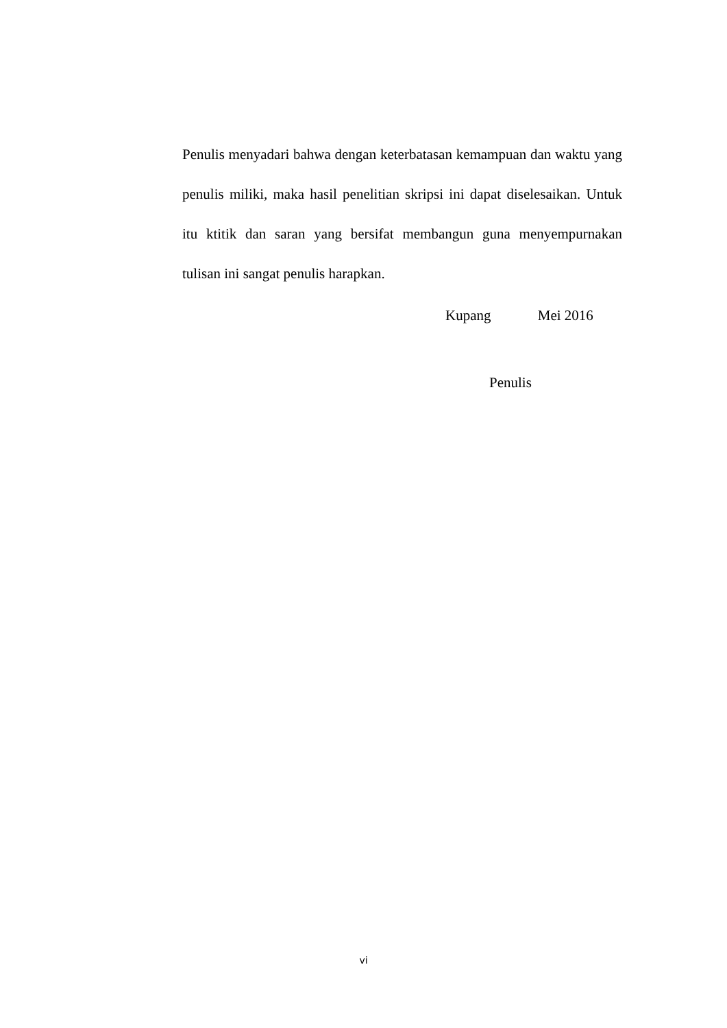Penulis menyadari bahwa dengan keterbatasan kemampuan dan waktu yang penulis miliki, maka hasil penelitian skripsi ini dapat diselesaikan. Untuk itu ktitik dan saran yang bersifat membangun guna menyempurnakan tulisan ini sangat penulis harapkan.
Kupang Mei 2016
Penulis
vi